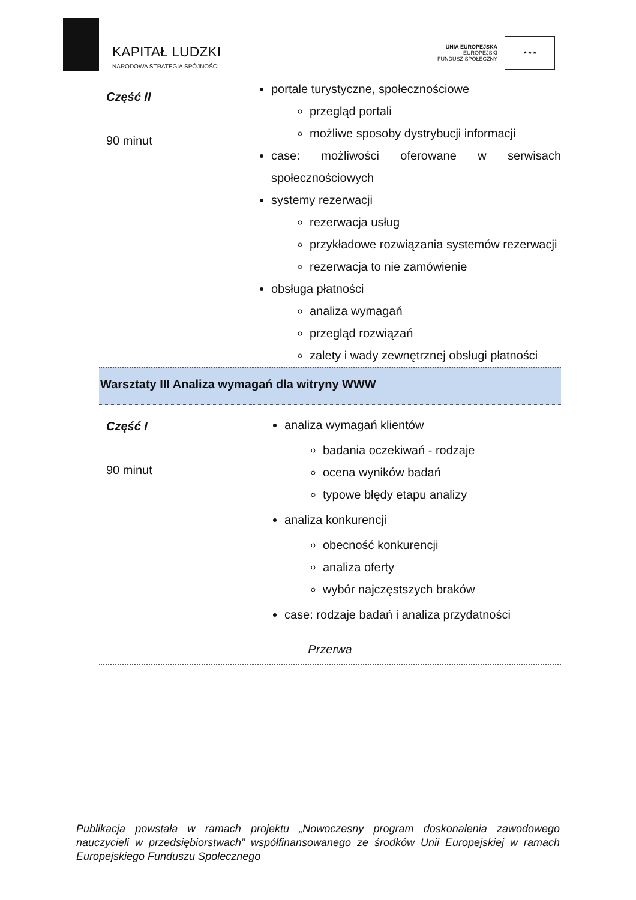KAPITAŁ LUDZKI
NARODOWA STRATEGIA SPÓJNOŚCI
UNIA EUROPEJSKA
EUROPEJSKI
FUNDUSZ SPOŁECZNY
★ ★ ★
| Część II 90 minut | portale turystyczne, społecznościowe przegląd portali możliwe sposoby dystrybucji informacji case: możliwości oferowane w serwisach społecznościowych systemy rezerwacji rezerwacja usług przykładowe rozwiązania systemów rezerwacji rezerwacja to nie zamówienie obsługa płatności analiza wymagań przegląd rozwiązań zalety i wady zewnętrznej obsługi płatności |
| Warsztaty III Analiza wymagań dla witryny WWW | |
| Część I 90 minut | analiza wymagań klientów badania oczekiwań - rodzaje ocena wyników badań typowe błędy etapu analizy analiza konkurencji obecność konkurencji analiza oferty wybór najczęstszych braków case: rodzaje badań i analiza przydatności |
| Przerwa | |
Publikacja powstała w ramach projektu „Nowoczesny program doskonalenia zawodowego nauczycieli w przedsiębiorstwach” współfinansowanego ze środków Unii Europejskiej w ramach Europejskiego Funduszu Społecznego